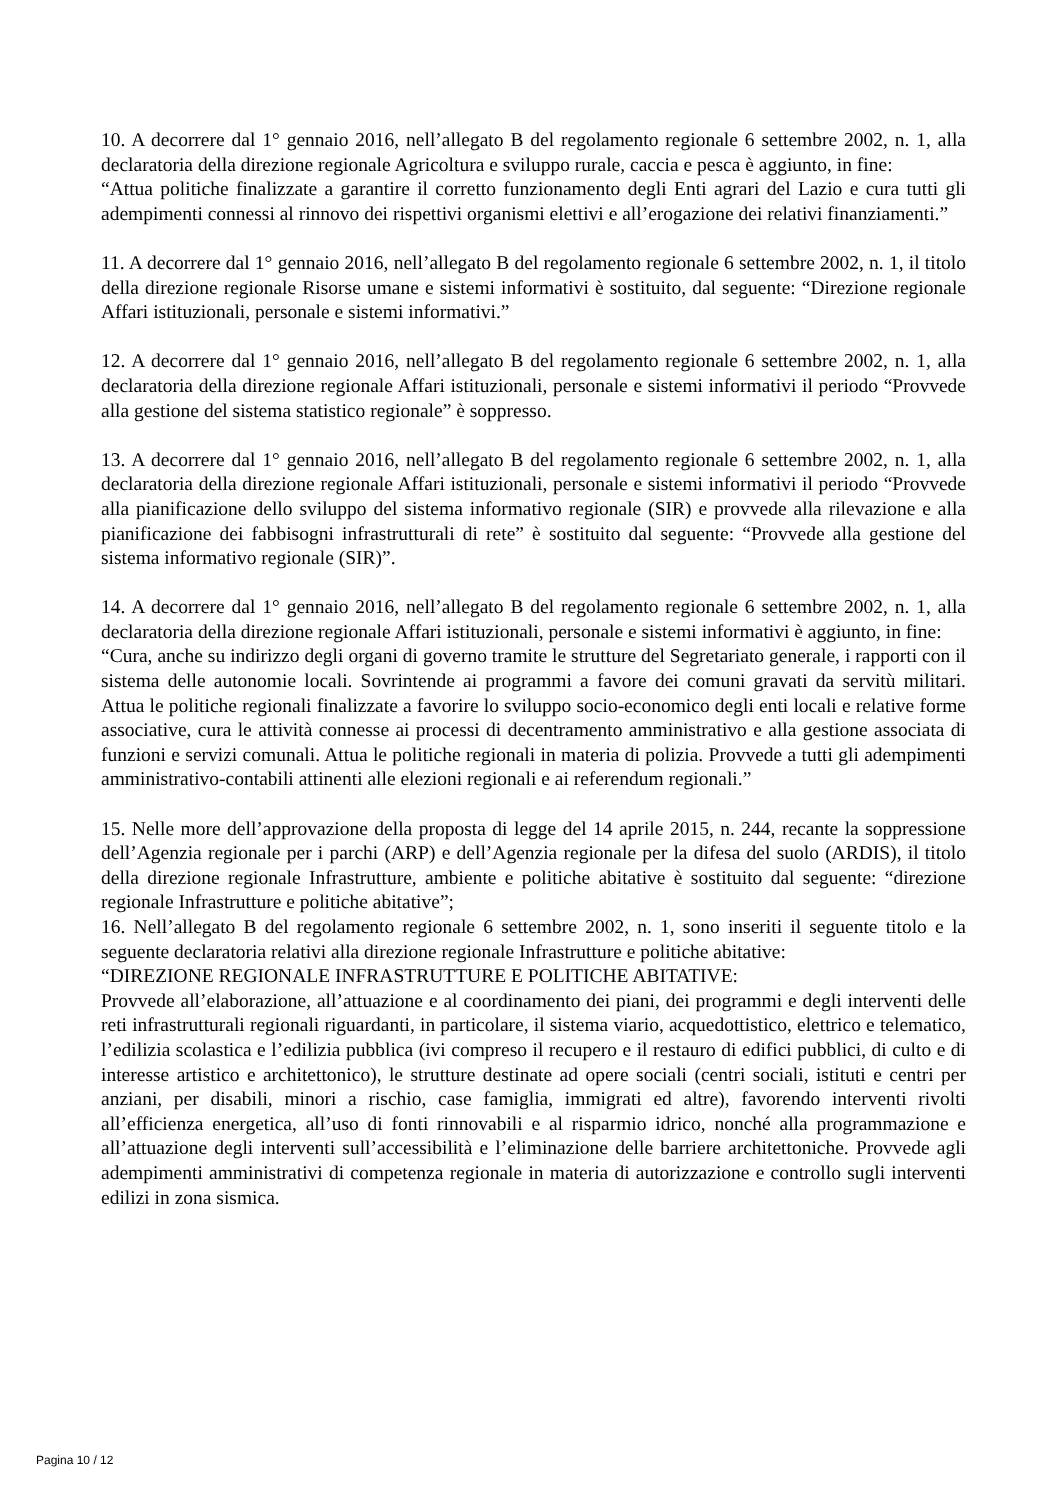10. A decorrere dal 1° gennaio 2016, nell’allegato B del regolamento regionale 6 settembre 2002, n. 1, alla declaratoria della direzione regionale Agricoltura e sviluppo rurale, caccia e pesca è aggiunto, in fine:
“Attua politiche finalizzate a garantire il corretto funzionamento degli Enti agrari del Lazio e cura tutti gli adempimenti connessi al rinnovo dei rispettivi organismi elettivi e all’erogazione dei relativi finanziamenti.”
11. A decorrere dal 1° gennaio 2016, nell’allegato B del regolamento regionale 6 settembre 2002, n. 1, il titolo della direzione regionale Risorse umane e sistemi informativi è sostituito, dal seguente: “Direzione regionale Affari istituzionali, personale e sistemi informativi.”
12. A decorrere dal 1° gennaio 2016, nell’allegato B del regolamento regionale 6 settembre 2002, n. 1, alla declaratoria della direzione regionale Affari istituzionali, personale e sistemi informativi il periodo “Provvede alla gestione del sistema statistico regionale” è soppresso.
13. A decorrere dal 1° gennaio 2016, nell’allegato B del regolamento regionale 6 settembre 2002, n. 1, alla declaratoria della direzione regionale Affari istituzionali, personale e sistemi informativi il periodo “Provvede alla pianificazione dello sviluppo del sistema informativo regionale (SIR) e provvede alla rilevazione e alla pianificazione dei fabbisogni infrastrutturali di rete” è sostituito dal seguente: “Provvede alla gestione del sistema informativo regionale (SIR)”.
14. A decorrere dal 1° gennaio 2016, nell’allegato B del regolamento regionale 6 settembre 2002, n. 1, alla declaratoria della direzione regionale Affari istituzionali, personale e sistemi informativi è aggiunto, in fine:
“Cura, anche su indirizzo degli organi di governo tramite le strutture del Segretariato generale, i rapporti con il sistema delle autonomie locali. Sovrintende ai programmi a favore dei comuni gravati da servitù militari. Attua le politiche regionali finalizzate a favorire lo sviluppo socio-economico degli enti locali e relative forme associative, cura le attività connesse ai processi di decentramento amministrativo e alla gestione associata di funzioni e servizi comunali. Attua le politiche regionali in materia di polizia. Provvede a tutti gli adempimenti amministrativo-contabili attinenti alle elezioni regionali e ai referendum regionali.”
15. Nelle more dell’approvazione della proposta di legge del 14 aprile 2015, n. 244, recante la soppressione dell’Agenzia regionale per i parchi (ARP) e dell’Agenzia regionale per la difesa del suolo (ARDIS), il titolo della direzione regionale Infrastrutture, ambiente e politiche abitative è sostituito dal seguente: “direzione regionale Infrastrutture e politiche abitative”;
16. Nell’allegato B del regolamento regionale 6 settembre 2002, n. 1, sono inseriti il seguente titolo e la seguente declaratoria relativi alla direzione regionale Infrastrutture e politiche abitative:
“DIREZIONE REGIONALE INFRASTRUTTURE E POLITICHE ABITATIVE:
Provvede all’elaborazione, all’attuazione e al coordinamento dei piani, dei programmi e degli interventi delle reti infrastrutturali regionali riguardanti, in particolare, il sistema viario, acquedottistico, elettrico e telematico, l’edilizia scolastica e l’edilizia pubblica (ivi compreso il recupero e il restauro di edifici pubblici, di culto e di interesse artistico e architettonico), le strutture destinate ad opere sociali (centri sociali, istituti e centri per anziani, per disabili, minori a rischio, case famiglia, immigrati ed altre), favorendo interventi rivolti all’efficienza energetica, all’uso di fonti rinnovabili e al risparmio idrico, nonché alla programmazione e all’attuazione degli interventi sull’accessibilità e l’eliminazione delle barriere architettoniche. Provvede agli adempimenti amministrativi di competenza regionale in materia di autorizzazione e controllo sugli interventi edilizi in zona sismica.
Pagina 10 / 12